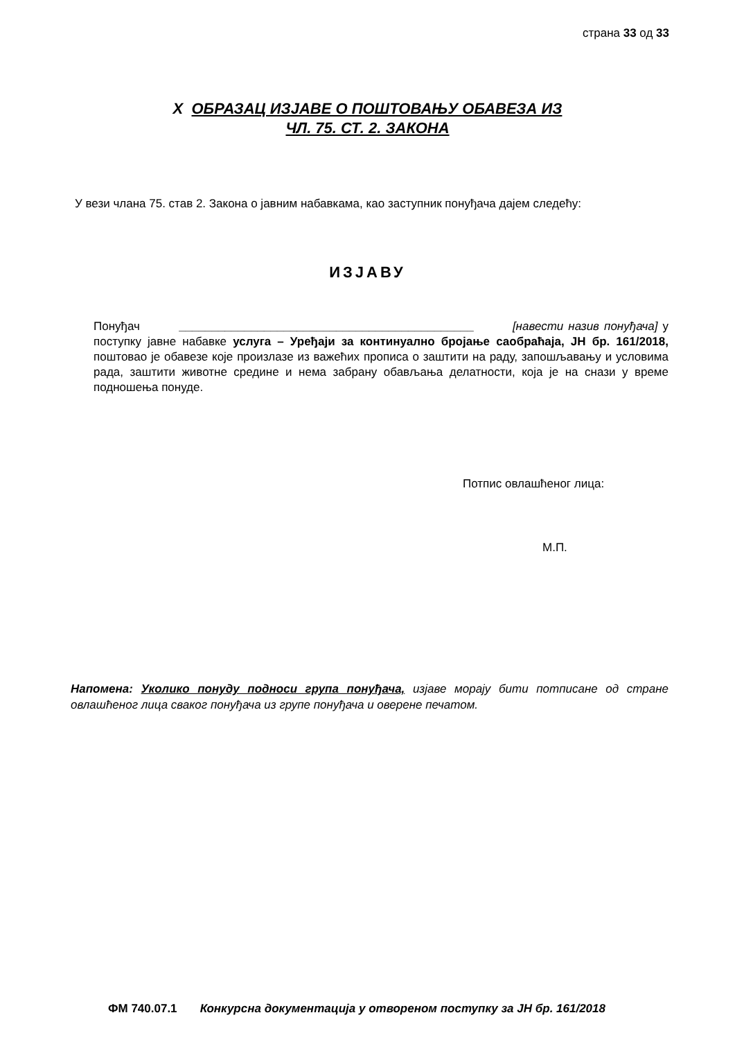страна 33 од 33
X ОБРАЗАЦ ИЗЈАВЕ О ПОШТОВАЊУ ОБАВЕЗА ИЗ
ЧЛ. 75. СТ. 2. ЗАКОНА
У вези члана 75. став 2. Закона о јавним набавкама, као заступник понуђача дајем следећу:
ИЗЈАВУ
Понуђач _____________________________________________ [навести назив понуђача] у поступку јавне набавке услуга – Уређаји за континуално бројање саобраћаја, ЈН бр. 161/2018, поштовао је обавезе које произлазе из важећих прописа о заштити на раду, запошљавању и условима рада, заштити животне средине и нема забрану обављања делатности, која је на снази у време подношења понуде.
Потпис овлашћеног лица:
М.П.
Напомена: Уколико понуду подноси група понуђача, изјаве морају бити потписане од стране овлашћеног лица сваког понуђача из групе понуђача и оверене печатом.
ФМ 740.07.1 Конкурсна документација у отвореном поступку за ЈН бр. 161/2018